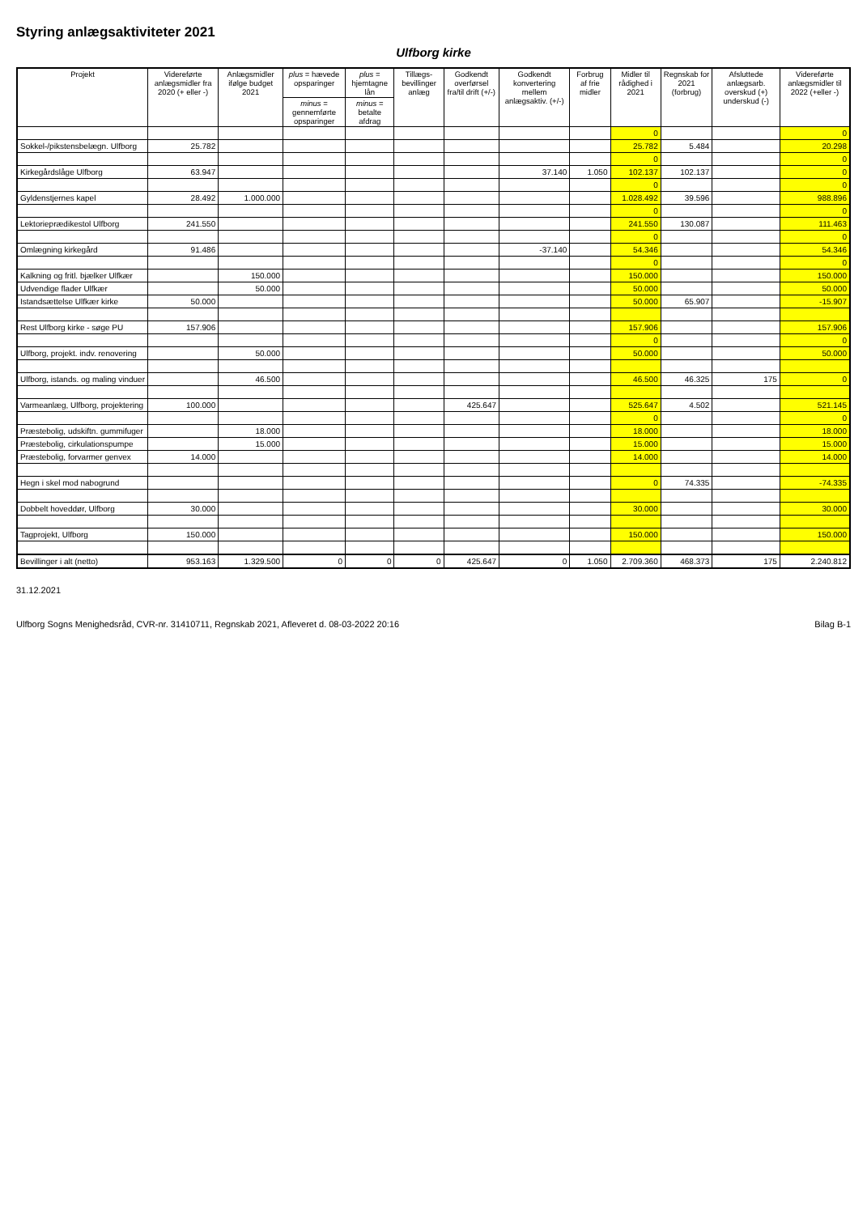Styring anlægsaktiviteter 2021
Ulfborg kirke
| Projekt | Videreførte anlægsmidler fra 2020 (+ eller -) | Anlægsmidler ifølge budget 2021 | plus = hævede opsparinger | plus = hjemtagne lån | Tillægs-bevillinger anlæg | Godkendt overførsel fra/til drift (+/-) | Godkendt konvertering mellem anlægsaktiv. (+/-) | Forbrug af frie midler | Midler til rådighed i 2021 | Regnskab for 2021 (forbrug) | Afsluttede anlægsarb. overskud (+) underskud (-) | Videreførte anlægsmidler til 2022 (+eller -) |
| --- | --- | --- | --- | --- | --- | --- | --- | --- | --- | --- | --- | --- |
| | | | minus = gennemførte opsparinger | minus = betalte afdrag | | | | | | | | |
| | | | | | | | | | 0 | | | 0 |
| Sokkel-/pikstensbelægn. Ulfborg | 25.782 | | | | | | | | 25.782 | 5.484 | | 20.298 |
| | | | | | | | | | 0 | | | 0 |
| Kirkegårdslåge Ulfborg | 63.947 | | | | | | 37.140 | 1.050 | 102.137 | 102.137 | | 0 |
| | | | | | | | | | 0 | | | 0 |
| Gyldenstjernes kapel | 28.492 | 1.000.000 | | | | | | | 1.028.492 | 39.596 | | 988.896 |
| | | | | | | | | | 0 | | | 0 |
| Lektorieprædikestol Ulfborg | 241.550 | | | | | | | | 241.550 | 130.087 | | 111.463 |
| | | | | | | | | | 0 | | | 0 |
| Omlægning kirkegård | 91.486 | | | | | | -37.140 | | 54.346 | | | 54.346 |
| | | | | | | | | | 0 | | | 0 |
| Kalkning og fritl. bjælker Ulfkær | | 150.000 | | | | | | | 150.000 | | | 150.000 |
| Udvendige flader Ulfkær | | 50.000 | | | | | | | 50.000 | | | 50.000 |
| Istandsættelse Ulfkær kirke | 50.000 | | | | | | | | 50.000 | 65.907 | | -15.907 |
| Rest Ulfborg kirke - søge PU | 157.906 | | | | | | | | 157.906 | | | 157.906 |
| | | | | | | | | | 0 | | | 0 |
| Ulfborg, projekt. indv. renovering | | 50.000 | | | | | | | 50.000 | | | 50.000 |
| Ulfborg, istands. og maling vinduer | | 46.500 | | | | | | | 46.500 | 46.325 | 175 | 0 |
| Varmeanlæg, Ulfborg, projektering | 100.000 | | | | | 425.647 | | | 525.647 | 4.502 | | 521.145 |
| | | | | | | | | | 0 | | | 0 |
| Præstebolig, udskiftn. gummifuger | | 18.000 | | | | | | | 18.000 | | | 18.000 |
| Præstebolig, cirkulationspumpe | | 15.000 | | | | | | | 15.000 | | | 15.000 |
| Præstebolig, forvarmer genvex | 14.000 | | | | | | | | 14.000 | | | 14.000 |
| Hegn i skel mod nabogrund | | | | | | | | | 0 | 74.335 | | -74.335 |
| Dobbelt hoveddør, Ulfborg | 30.000 | | | | | | | | 30.000 | | | 30.000 |
| Tagprojekt, Ulfborg | 150.000 | | | | | | | | 150.000 | | | 150.000 |
| Bevillinger i alt (netto) | 953.163 | 1.329.500 | 0 | 0 | 0 | 425.647 | 0 | 1.050 | 2.709.360 | 468.373 | 175 | 2.240.812 |
31.12.2021
Ulfborg Sogns Menighedsråd, CVR-nr. 31410711, Regnskab 2021, Afleveret d. 08-03-2022 20:16 Bilag B-1